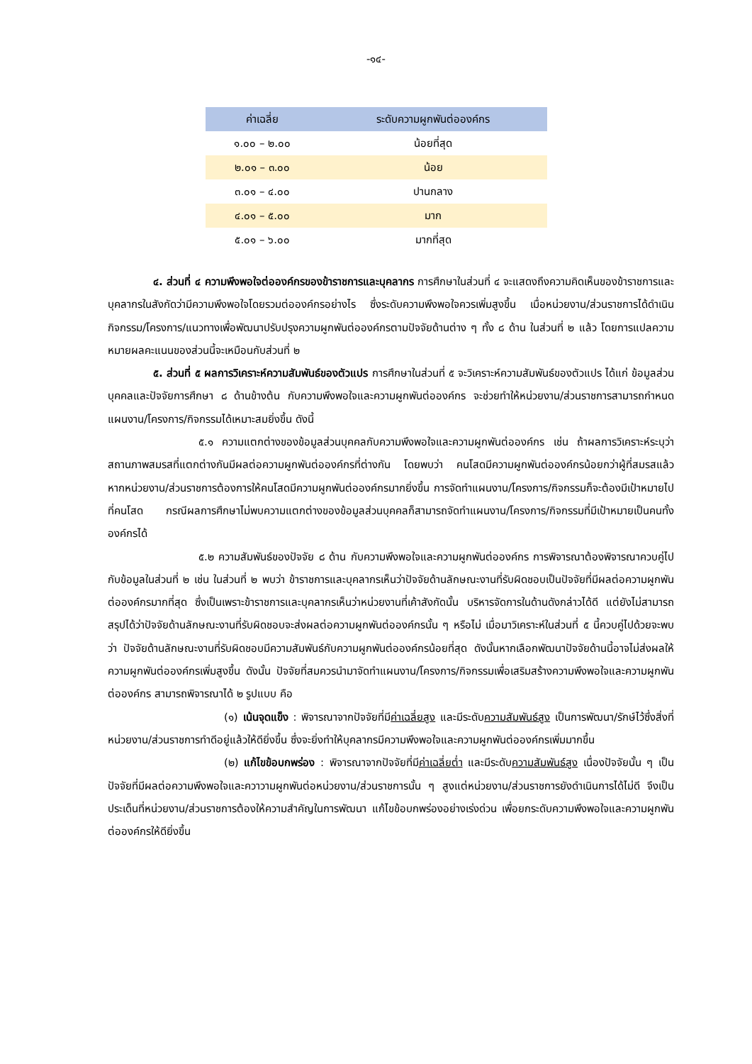-๑๔-
| ค่าเฉลี่ย | ระดับความผูกพันต่อองค์กร |
| --- | --- |
| ๑.๐๐ – ๒.๐๐ | น้อยที่สุด |
| ๒.๐๑ – ๓.๐๐ | น้อย |
| ๓.๐๑ – ๔.๐๐ | ปานกลาง |
| ๔.๐๑ – ๕.๐๐ | มาก |
| ๕.๐๑ – ๖.๐๐ | มากที่สุด |
๔. ส่วนที่ ๔ ความพึงพอใจต่อองค์กรของข้าราชการและบุคลากร การศึกษาในส่วนที่ ๔ จะแสดงถึงความคิดเห็นของข้าราชการและบุคลากรในสังกัดว่ามีความพึงพอใจโดยรวมต่อองค์กรอย่างไร ซึ่งระดับความพึงพอใจควรเพิ่มสูงขึ้น เมื่อหน่วยงาน/ส่วนราชการได้ดำเนินกิจกรรม/โครงการ/แนวทางเพื่อพัฒนาปรับปรุงความผูกพันต่อองค์กรตามปัจจัยด้านต่าง ๆ ทั้ง ๘ ด้าน ในส่วนที่ ๒ แล้ว โดยการแปลความหมายผลคะแนนของส่วนนี้จะเหมือนกับส่วนที่ ๒
๕. ส่วนที่ ๕ ผลการวิเคราะห์ความสัมพันธ์ของตัวแปร การศึกษาในส่วนที่ ๕ จะวิเคราะห์ความสัมพันธ์ของตัวแปร ได้แก่ ข้อมูลส่วนบุคคลและปัจจัยการศึกษา ๘ ด้านข้างต้น กับความพึงพอใจและความผูกพันต่อองค์กร จะช่วยทำให้หน่วยงาน/ส่วนราชการสามารถกำหนดแผนงาน/โครงการ/กิจกรรมได้เหมาะสมยิ่งขึ้น ดังนี้
๕.๑ ความแตกต่างของข้อมูลส่วนบุคคลกับความพึงพอใจและความผูกพันต่อองค์กร เช่น ถ้าผลการวิเคราะห์ระบุว่าสถานภาพสมรสที่แตกต่างกันมีผลต่อความผูกพันต่อองค์กรที่ต่างกัน โดยพบว่า คนโสดมีความผูกพันต่อองค์กรน้อยกว่าผู้ที่สมรสแล้ว หากหน่วยงาน/ส่วนราชการต้องการให้คนโสดมีความผูกพันต่อองค์กรมากยิ่งขึ้น การจัดทำแผนงาน/โครงการ/กิจกรรมก็จะต้องมีเป้าหมายไปที่คนโสด กรณีผลการศึกษาไม่พบความแตกต่างของข้อมูลส่วนบุคคลก็สามารถจัดทำแผนงาน/โครงการ/กิจกรรมที่มีเป้าหมายเป็นคนทั้งองค์กรได้
๕.๒ ความสัมพันธ์ของปัจจัย ๘ ด้าน กับความพึงพอใจและความผูกพันต่อองค์กร การพิจารณาต้องพิจารณาควบคู่ไปกับข้อมูลในส่วนที่ ๒ เช่น ในส่วนที่ ๒ พบว่า ข้าราชการและบุคลากรเห็นว่าปัจจัยด้านลักษณะงานที่รับผิดชอบเป็นปัจจัยที่มีผลต่อความผูกพันต่อองค์กรมากที่สุด ซึ่งเป็นเพราะข้าราชการและบุคลากรเห็นว่าหน่วยงานที่เค้าสังกัดนั้น บริหารจัดการในด้านดังกล่าวได้ดี แต่ยังไม่สามารถสรุปได้ว่าปัจจัยด้านลักษณะงานที่รับผิดชอบจะส่งผลต่อความผูกพันต่อองค์กรนั้น ๆ หรือไม่ เมื่อมาวิเคราะห์ในส่วนที่ ๕ นี้ควบคู่ไปด้วยจะพบว่า ปัจจัยด้านลักษณะงานที่รับผิดชอบมีความสัมพันธ์กับความผูกพันต่อองค์กรน้อยที่สุด ดังนั้นหากเลือกพัฒนาปัจจัยด้านนี้อาจไม่ส่งผลให้ความผูกพันต่อองค์กรเพิ่มสูงขึ้น ดังนั้น ปัจจัยที่สมควรนำมาจัดทำแผนงาน/โครงการ/กิจกรรมเพื่อเสริมสร้างความพึงพอใจและความผูกพันต่อองค์กร สามารถพิจารณาได้ ๒ รูปแบบ คือ
(๑) เน้นจุดแข็ง : พิจารณาจากปัจจัยที่มีค่าเฉลี่ยสูง และมีระดับความสัมพันธ์สูง เป็นการพัฒนา/รักษ์ไว้ซึ่งสิ่งที่หน่วยงาน/ส่วนราชการทำดีอยู่แล้วให้ดียิ่งขึ้น ซึ่งจะยิ่งทำให้บุคลากรมีความพึงพอใจและความผูกพันต่อองค์กรเพิ่มมากขึ้น
(๒) แก้ไขข้อบกพร่อง : พิจารณาจากปัจจัยที่มีค่าเฉลี่ยต่ำ และมีระดับความสัมพันธ์สูง เนื่องปัจจัยนั้น ๆ เป็นปัจจัยที่มีผลต่อความพึงพอใจและควาวามผูกพันต่อหน่วยงาน/ส่วนราชการนั้น ๆ สูงแต่หน่วยงาน/ส่วนราชการยังดำเนินการได้ไม่ดี จึงเป็นประเด็นที่หน่วยงาน/ส่วนราชการต้องให้ความสำคัญในการพัฒนา แก้ไขข้อบกพร่องอย่างเร่งด่วน เพื่อยกระดับความพึงพอใจและความผูกพันต่อองค์กรให้ดียิ่งขึ้น